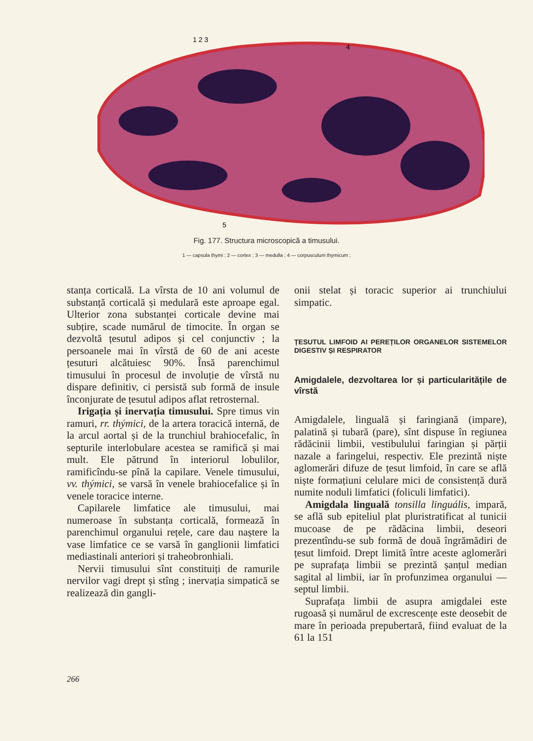1 2 3
4
5
Fig. 177. Structura microscopică a timusului.
1 — capsula thymi ; 2 — cortex ; 3 — medulla ; 4 — corpusculum thymicum ;
stanța corticală. La vîrsta de 10 ani volumul de substanță corticală și medulară este aproape egal. Ulterior zona substanței corticale devine mai subțire, scade numărul de timocite. În organ se dezvoltă țesutul adipos și cel conjunctiv ; la persoanele mai în vîrstă de 60 de ani aceste țesuturi alcătuiesc 90%. Însă parenchimul timusului în procesul de involuție de vîrstă nu dispare definitiv, ci persistă sub formă de insule înconjurate de țesutul adipos aflat retrosternal.
Irigația și inervația timusului. Spre timus vin ramuri, rr. thýmici, de la artera toracică internă, de la arcul aortal și de la trunchiul brahiocefalic, în septurile interlobulare acestea se ramifică și mai mult. Ele pătrund în interiorul lobulilor, ramificîndu-se pînă la capilare. Venele timusului, vv. thýmici, se varsă în venele brahiocefalice și în venele toracice interne.
Capilarele limfatice ale timusului, mai numeroase în substanța corticală, formează în parenchimul organului rețele, care dau naștere la vase limfatice ce se varsă în ganglionii limfatici mediastinali anteriori și traheobronhiali.
Nervii timusului sînt constituiți de ramurile nervilor vagi drept și stîng ; inervația simpatică se realizează din gangli-
onii stelat și toracic superior ai trunchiului simpatic.
ȚESUTUL LIMFOID AI PEREȚILOR ORGANELOR SISTEMELOR DIGESTIV ȘI RESPIRATOR
Amigdalele, dezvoltarea lor și particularitățile de vîrstă
Amigdalele, linguală și faringiană (impare), palatină și tubară (pare), sînt dispuse în regiunea rădăcinii limbii, vestibulului faringian și părții nazale a faringelui, respectiv. Ele prezintă niște aglomerări difuze de țesut limfoid, în care se află niște formațiuni celulare mici de consistență dură numite noduli limfatici (foliculi limfatici).
Amigdala linguală tonsilla linguális, impară, se află sub epiteliul plat pluristratificat al tunicii mucoase de pe rădăcina limbii, deseori prezentîndu-se sub formă de două îngrămădiri de țesut limfoid. Drept limită între aceste aglomerări pe suprafața limbii se prezintă șanțul median sagital al limbii, iar în profunzimea organului — septul limbii.
Suprafața limbii de asupra amigdalei este rugoasă și numărul de excrescențe este deosebit de mare în perioada prepubertară, fiind evaluat de la 61 la 151
266